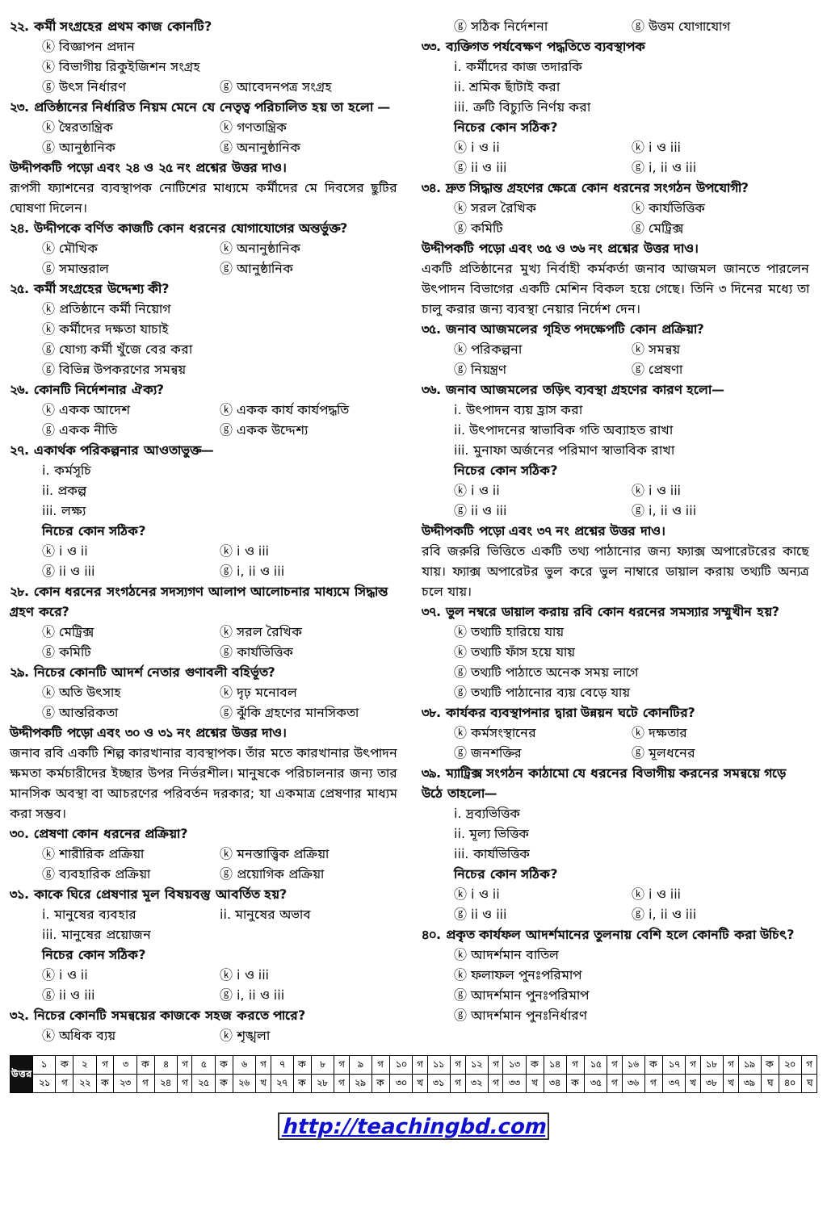২২. কর্মী সংগ্রহের প্রথম কাজ কোনটি?
ⓚ বিজ্ঞাপন প্রদান
ⓚ বিভাগীয় রিকুইজিশন সংগ্রহ
ⓖ উৎস নির্ধারণ ⓖ আবেদনপত্র সংগ্রহ
২৩. প্রতিষ্ঠানের নির্ধারিত নিয়ম মেনে যে নেতৃত্ব পরিচালিত হয় তা হলো —
ⓚ স্বৈরতান্ত্রিক ⓚ গণতান্ত্রিক ⓖ আনুষ্ঠানিক ⓖ অনানুষ্ঠানিক
উদ্দীপকটি পড়ো এবং ২৪ ও ২৫ নং প্রশ্নের উত্তর দাও।
রূপসী ফ্যাশনের ব্যবস্থাপক নোটিশের মাধ্যমে কর্মীদের মে দিবসের ছুটির ঘোষণা দিলেন।
২৪. উদ্দীপকে বর্ণিত কাজটি কোন ধরনের যোগাযোগের অন্তর্ভুক্ত?
ⓚ মৌখিক ⓚ অনানুষ্ঠানিক ⓖ সমান্তরাল ⓖ আনুষ্ঠানিক
২৫. কর্মী সংগ্রহের উদ্দেশ্য কী?
ⓚ প্রতিষ্ঠানে কর্মী নিয়োগ
ⓚ কর্মীদের দক্ষতা যাচাই
ⓖ যোগ্য কর্মী খুঁজে বের করা
ⓖ বিভিন্ন উপকরণের সমন্বয়
২৬. কোনটি নির্দেশনার ঐক্য?
ⓚ একক আদেশ ⓚ একক কার্য কার্যপদ্ধতি ⓖ একক নীতি ⓖ একক উদ্দেশ্য
২৭. একার্থক পরিকল্পনার আওতাভুক্ত—
i. কর্মসূচি
ii. প্রকল্প
iii. লক্ষ্য
নিচের কোন সঠিক?
ⓚ i ও ii ⓚ i ও iii ⓖ ii ও iii ⓖ i, ii ও iii
২৮. কোন ধরনের সংগঠনের সদস্যগণ আলাপ আলোচনার মাধ্যমে সিদ্ধান্ত গ্রহণ করে?
ⓚ মেট্রিক্স ⓚ সরল রৈখিক ⓖ কমিটি ⓖ কার্যভিত্তিক
২৯. নিচের কোনটি আদর্শ নেতার গুণাবলী বহির্ভূত?
ⓚ অতি উৎসাহ ⓚ দৃঢ় মনোবল ⓖ আন্তরিকতা ⓖ ঝুঁকি গ্রহণের মানসিকতা
উদ্দীপকটি পড়ো এবং ৩০ ও ৩১ নং প্রশ্নের উত্তর দাও।
জনাব রবি একটি শিল্প কারখানার ব্যবস্থাপক। তাঁর মতে কারখানার উৎপাদন ক্ষমতা কর্মচারীদের ইচ্ছার উপর নির্ভরশীল। মানুষকে পরিচালনার জন্য তার মানসিক অবস্থা বা আচরণের পরিবর্তন দরকার; যা একমাত্র প্রেষণার মাধ্যম করা সম্ভব।
৩০. প্রেষণা কোন ধরনের প্রক্রিয়া?
ⓚ শারীরিক প্রক্রিয়া ⓚ মনস্তাত্ত্বিক প্রক্রিয়া ⓖ ব্যবহারিক প্রক্রিয়া ⓖ প্রয়োগিক প্রক্রিয়া
৩১. কাকে ঘিরে প্রেষণার মূল বিষয়বস্তু আবর্তিত হয়?
i. মানুষের ব্যবহার ii. মানুষের অভাব
iii. মানুষের প্রয়োজন
নিচের কোন সঠিক?
ⓚ i ও ii ⓚ i ও iii ⓖ ii ও iii ⓖ i, ii ও iii
৩২. নিচের কোনটি সমন্বয়ের কাজকে সহজ করতে পারে?
ⓚ অধিক ব্যয় ⓚ শৃঙ্খলা
ⓖ সঠিক নির্দেশনা ⓖ উত্তম যোগাযোগ
৩৩. ব্যক্তিগত পর্যবেক্ষণ পদ্ধতিতে ব্যবস্থাপক
i. কর্মীদের কাজ তদারকি
ii. শ্রমিক ছাঁটাই করা
iii. ত্রুটি বিচ্যুতি নির্ণয় করা
নিচের কোন সঠিক?
ⓚ i ও ii ⓚ i ও iii ⓖ ii ও iii ⓖ i, ii ও iii
৩৪. দ্রুত সিদ্ধান্ত গ্রহণের ক্ষেত্রে কোন ধরনের সংগঠন উপযোগী?
ⓚ সরল রৈখিক ⓚ কার্যভিত্তিক ⓖ কমিটি ⓖ মেট্রিক্স
উদ্দীপকটি পড়ো এবং ৩৫ ও ৩৬ নং প্রশ্নের উত্তর দাও।
একটি প্রতিষ্ঠানের মুখ্য নির্বাহী কর্মকর্তা জনাব আজমল জানতে পারলেন উৎপাদন বিভাগের একটি মেশিন বিকল হয়ে গেছে। তিনি ৩ দিনের মধ্যে তা চালু করার জন্য ব্যবস্থা নেয়ার নির্দেশ দেন।
৩৫. জনাব আজমলের গৃহিত পদক্ষেপটি কোন প্রক্রিয়া?
ⓚ পরিকল্পনা ⓚ সমন্বয় ⓖ নিয়ন্ত্রণ ⓖ প্রেষণা
৩৬. জনাব আজমলের তড়িৎ ব্যবস্থা গ্রহণের কারণ হলো—
i. উৎপাদন ব্যয় হ্রাস করা
ii. উৎপাদনের স্বাভাবিক গতি অব্যাহত রাখা
iii. মুনাফা অর্জনের পরিমাণ স্বাভাবিক রাখা
নিচের কোন সঠিক?
ⓚ i ও ii ⓚ i ও iii ⓖ ii ও iii ⓖ i, ii ও iii
উদ্দীপকটি পড়ো এবং ৩৭ নং প্রশ্নের উত্তর দাও।
রবি জরুরি ভিত্তিতে একটি তথ্য পাঠানোর জন্য ফ্যাক্স অপারেটরের কাছে যায়। ফ্যাক্স অপারেটর ভুল করে ভুল নাম্বারে ডায়াল করায় তথ্যটি অন্যত্র চলে যায়।
৩৭. ভুল নম্বরে ডায়াল করায় রবি কোন ধরনের সমস্যার সম্মুখীন হয়?
ⓚ তথ্যটি হারিয়ে যায়
ⓚ তথ্যটি ফাঁস হয়ে যায়
ⓖ তথ্যটি পাঠাতে অনেক সময় লাগে
ⓖ তথ্যটি পাঠানোর ব্যয় বেড়ে যায়
৩৮. কার্যকর ব্যবস্থাপনার দ্বারা উন্নয়ন ঘটে কোনটির?
ⓚ কর্মসংস্থানের ⓚ দক্ষতার ⓖ জনশক্তির ⓖ মূলধনের
৩৯. ম্যাট্রিক্স সংগঠন কাঠামো যে ধরনের বিভাগীয় করনের সমন্বয়ে গড়ে উঠে তাহলো—
i. দ্রব্যভিত্তিক
ii. মূল্য ভিত্তিক
iii. কার্যভিত্তিক
নিচের কোন সঠিক?
ⓚ i ও ii ⓚ i ও iii ⓖ ii ও iii ⓖ i, ii ও iii
৪০. প্রকৃত কার্যফল আদর্শমানের তুলনায় বেশি হলে কোনটি করা উচিৎ?
ⓚ আদর্শমান বাতিল
ⓚ ফলাফল পুনঃপরিমাপ
ⓖ আদর্শমান পুনঃপরিমাপ
ⓖ আদর্শমান পুনঃনির্ধারণ
| উত্তর | ১ | ক | ২ | গ | ৩ | ক | ৪ | গ | ৫ | ক | ৬ | গ | ৭ | ক | ৮ | গ | ৯ | গ | ১০ | গ | ১১ | গ | ১২ | গ | ১৩ | ক | ১৪ | গ | ১৫ | গ | ১৬ | ক | ১৭ | গ | ১৮ | গ | ১৯ | ক | ২০ | গ |
| | ২১ | গ | ২২ | ক | ২৩ | গ | ২৪ | গ | ২৫ | ক | ২৬ | খ | ২৭ | ক | ২৮ | গ | ২৯ | ক | ৩০ | খ | ৩১ | গ | ৩২ | গ | ৩৩ | খ | ৩৪ | ক | ৩৫ | গ | ৩৬ | গ | ৩৭ | খ | ৩৮ | খ | ৩৯ | ঘ | ৪০ | ঘ |
http://teachingbd.com